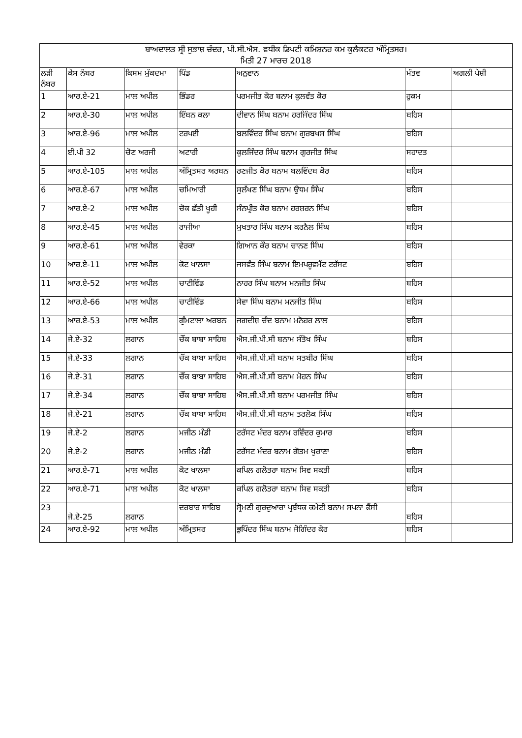| ਬਾਅਦਾਲਤ ਸ੍ਰੀ ਸੁਭਾਸ਼ ਚੰਦਰ, ਪੀ.ਸੀ.ਐਸ. ਵਧੀਕ ਡਿਪਟੀ ਕਮਿਸ਼ਨਰ ਕਮ ਕੁਲੈਕਟਰ ਅੰਮ੍ਰਿਤਸਰ। ਮਿਤੀ 27 ਮਾਰਚ 2018 | | | | | | |
| --- | --- | --- | --- | --- | --- | --- |
| ਲੜੀ ਨੰਬਰ | ਕੇਸ ਨੰਬਰ | ਕਿਸਮ ਮੁੱਕਦਮਾ | ਪਿੰਡ | ਅਨੁਵਾਨ | ਮੰਤਵ | ਅਗਲੀ ਪੇਸ਼ੀ |
| 1 | ਆਰ.ਏ-21 | ਮਾਲ ਅਪੀਲ | ਭਿੰਡਰ | ਪਰਮਜੀਤ ਕੋਰ ਬਨਾਮ ਕੁਲਵੰਤ ਕੋਰ | ਹੁਕਮ | |
| 2 | ਆਰ.ਏ-30 | ਮਾਲ ਅਪੀਲ | ਇੱਬਨ ਕਲਾ | ਦੀਵਾਨ ਸਿੰਘ ਬਨਾਮ ਹਰਜਿੰਦਰ ਸਿੰਘ | ਬਹਿਸ | |
| 3 | ਆਰ.ਏ-96 | ਮਾਲ ਅਪੀਲ | ਟਰਪਈ | ਬਲਵਿੰਦਰ ਸਿੰਘ ਬਨਾਮ ਗੁਰਬਖਸ ਸਿੰਘ | ਬਹਿਸ | |
| 4 | ਈ.ਪੀ 32 | ਚੋਣ ਅਰਜੀ | ਅਟਾਰੀ | ਕੁਲਜਿੰਦਰ ਸਿੰਘ ਬਨਾਮ ਗੁਰਜੀਤ ਸਿੰਘ | ਸਹਾਦਤ | |
| 5 | ਆਰ.ਏ-105 | ਮਾਲ ਅਪੀਲ | ਅੰਮ੍ਰਿਤਸਰ ਅਰਬਨ | ਰਣਜੀਤ ਕੋਰ ਬਨਾਮ ਬਲਵਿੰਦਬ ਕੋਰ | ਬਹਿਸ | |
| 6 | ਆਰ.ਏ-67 | ਮਾਲ ਅਪੀਲ | ਚਮਿਆਰੀ | ਸੁਲੱਖਣ ਸਿੰਘ ਬਨਾਮ ਉਧਮ ਸਿੰਘ | ਬਹਿਸ | |
| 7 | ਆਰ.ਏ-2 | ਮਾਲ ਅਪੀਲ | ਚੋਕ ਛੱਤੀ ਖੂਹੀ | ਸੰਨਪ੍ਰੀਤ ਕੋਰ ਬਨਾਮ ਹਰਸ਼ਰਨ ਸਿੰਘ | ਬਹਿਸ | |
| 8 | ਆਰ.ਏ-45 | ਮਾਲ ਅਪੀਲ | ਰਾਜੀਆ | ਮੁਖਤਾਰ ਸਿੰਘ ਬਨਾਮ ਕਰਨੈਲ ਸਿੰਘ | ਬਹਿਸ | |
| 9 | ਆਰ.ਏ-61 | ਮਾਲ ਅਪੀਲ | ਵੇਰਕਾ | ਗਿਆਨ ਕੌਰ ਬਨਾਮ ਚਾਨਣ ਸਿੰਘ | ਬਹਿਸ | |
| 10 | ਆਰ.ਏ-11 | ਮਾਲ ਅਪੀਲ | ਕੋਟ ਖਾਲਸਾ | ਜਸਵੰਤ ਸਿੰਘ ਬਨਾਮ ਇਮਪਰੂਵਮੈਂਟ ਟਰੱਸਟ | ਬਹਿਸ | |
| 11 | ਆਰ.ਏ-52 | ਮਾਲ ਅਪੀਲ | ਚਾਟੀਵਿੰਡ | ਨਾਹਰ ਸਿੰਘ ਬਨਾਮ ਮਨਜੀਤ ਸਿੰਘ | ਬਹਿਸ | |
| 12 | ਆਰ.ਏ-66 | ਮਾਲ ਅਪੀਲ | ਚਾਟੀਵਿੰਡ | ਸੇਵਾ ਸਿੰਘ ਬਨਾਮ ਮਨਜੀਤ ਸਿੰਘ | ਬਹਿਸ | |
| 13 | ਆਰ.ਏ-53 | ਮਾਲ ਅਪੀਲ | ਗੁੰਮਟਾਲਾ ਅਰਬਨ | ਜਗਦੀਸ਼ ਚੰਦ ਬਨਾਮ ਮਨੋਹਰ ਲਾਲ | ਬਹਿਸ | |
| 14 | ਜੇ.ਏ-32 | ਲਗਾਨ | ਚੌਂਕ ਬਾਬਾ ਸਾਹਿਬ | ਐਸ.ਜੀ.ਪੀ.ਸੀ ਬਨਾਮ ਸੰਤੋਖ ਸਿੰਘ | ਬਹਿਸ | |
| 15 | ਜੇ.ਏ-33 | ਲਗਾਨ | ਚੌਂਕ ਬਾਬਾ ਸਾਹਿਬ | ਐਸ.ਜੀ.ਪੀ.ਸੀ ਬਨਾਮ ਸਤਬੀਰ ਸਿੰਘ | ਬਹਿਸ | |
| 16 | ਜੇ.ਏ-31 | ਲਗਾਨ | ਚੌਂਕ ਬਾਬਾ ਸਾਹਿਬ | ਐਸ.ਜੀ.ਪੀ.ਸੀ ਬਨਾਮ ਮੋਹਨ ਸਿੰਘ | ਬਹਿਸ | |
| 17 | ਜੇ.ਏ-34 | ਲਗਾਨ | ਚੌਂਕ ਬਾਬਾ ਸਾਹਿਬ | ਐਸ.ਜੀ.ਪੀ.ਸੀ ਬਨਾਮ ਪਰਮਜੀਤ ਸਿੰਘ | ਬਹਿਸ | |
| 18 | ਜੇ.ਏ-21 | ਲਗਾਨ | ਚੌਂਕ ਬਾਬਾ ਸਾਹਿਬ | ਐਸ.ਜੀ.ਪੀ.ਸੀ ਬਨਾਮ ਤਰਲੋਕ ਸਿੰਘ | ਬਹਿਸ | |
| 19 | ਜੇ.ਏ-2 | ਲਗਾਨ | ਮਜੀਠ ਮੰਡੀ | ਟਰੱਸਟ ਮੰਦਰ ਬਨਾਮ ਰਵਿੰਦਰ ਕੁਮਾਰ | ਬਹਿਸ | |
| 20 | ਜੇ.ਏ-2 | ਲਗਾਨ | ਮਜੀਠ ਮੰਡੀ | ਟਰੱਸਟ ਮੰਦਰ ਬਨਾਮ ਗੋਤਮ ਖੁਰਾਣਾ | ਬਹਿਸ | |
| 21 | ਆਰ.ਏ-71 | ਮਾਲ ਅਪੀਲ | ਕੋਟ ਖਾਲਸਾ | ਕਪਿਲ ਗਲੋਤਰਾ ਬਨਾਮ ਸਿਵ ਸਕਤੀ | ਬਹਿਸ | |
| 22 | ਆਰ.ਏ-71 | ਮਾਲ ਅਪੀਲ | ਕੋਟ ਖਾਲਸਾ | ਕਪਿਲ ਗਲੋਤਰਾ ਬਨਾਮ ਸਿਵ ਸਕਤੀ | ਬਹਿਸ | |
| 23 | ਜੇ.ਏ-25 | ਲਗਾਨ | ਦਰਬਾਰ ਸਾਹਿਬ | ਸ੍ਰੋਮਣੀ ਗੁਰਦੁਆਰਾ ਪ੍ਰਬੰਧਕ ਕਮੇਟੀ ਬਨਾਮ ਸਪਨਾ ਫੈਂਸੀ | ਬਹਿਸ | |
| 24 | ਆਰ.ਏ-92 | ਮਾਲ ਅਪੀਲ | ਅੰਮ੍ਰਿਤਸਰ | ਭੁਪਿੰਦਰ ਸਿੰਘ ਬਨਾਮ ਜੋਗਿੰਦਰ ਕੋਰ | ਬਹਿਸ | |